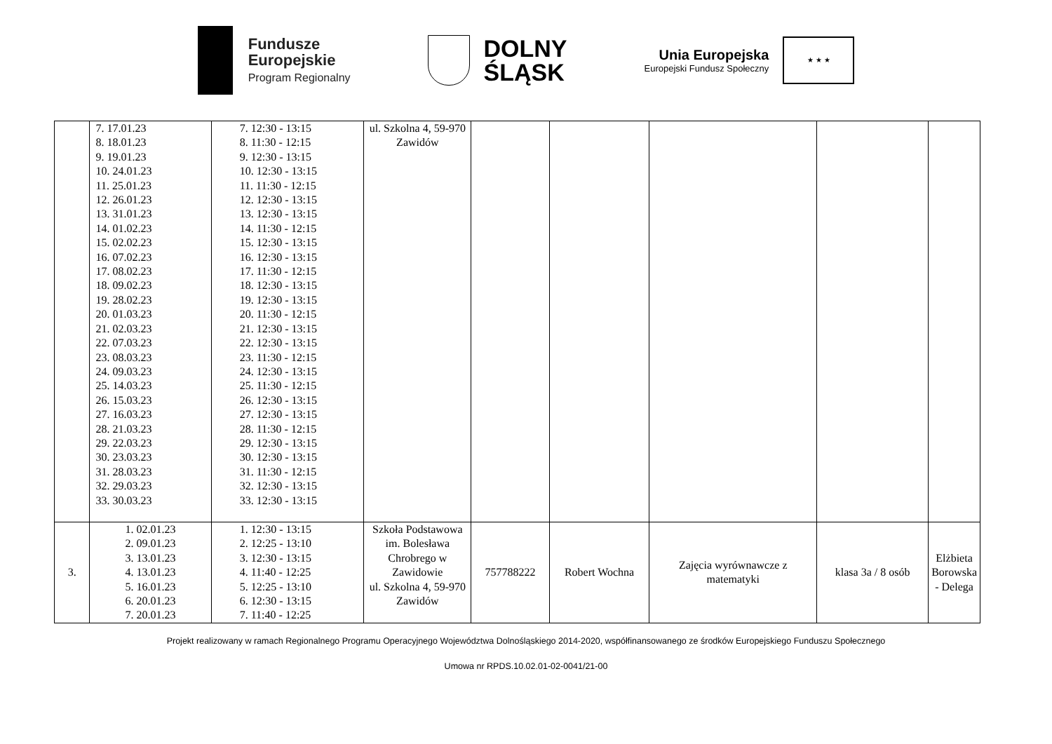Fundusze
Europejskie
Program Regionalny
DOLNY
ŚLĄSK
Unia Europejska
Europejski Fundusz Społeczny
★ ★ ★
| | 7. 17.01.23 8. 18.01.23 9. 19.01.23 10. 24.01.23 11. 25.01.23 12. 26.01.23 13. 31.01.23 14. 01.02.23 15. 02.02.23 16. 07.02.23 17. 08.02.23 18. 09.02.23 19. 28.02.23 20. 01.03.23 21. 02.03.23 22. 07.03.23 23. 08.03.23 24. 09.03.23 25. 14.03.23 26. 15.03.23 27. 16.03.23 28. 21.03.23 29. 22.03.23 30. 23.03.23 31. 28.03.23 32. 29.03.23 33. 30.03.23 | 7. 12:30 - 13:15 8. 11:30 - 12:15 9. 12:30 - 13:15 10. 12:30 - 13:15 11. 11:30 - 12:15 12. 12:30 - 13:15 13. 12:30 - 13:15 14. 11:30 - 12:15 15. 12:30 - 13:15 16. 12:30 - 13:15 17. 11:30 - 12:15 18. 12:30 - 13:15 19. 12:30 - 13:15 20. 11:30 - 12:15 21. 12:30 - 13:15 22. 12:30 - 13:15 23. 11:30 - 12:15 24. 12:30 - 13:15 25. 11:30 - 12:15 26. 12:30 - 13:15 27. 12:30 - 13:15 28. 11:30 - 12:15 29. 12:30 - 13:15 30. 12:30 - 13:15 31. 11:30 - 12:15 32. 12:30 - 13:15 33. 12:30 - 13:15 | ul. Szkolna 4, 59-970 Zawidów | | | | | |
| 3. | 1. 02.01.23 2. 09.01.23 3. 13.01.23 4. 13.01.23 5. 16.01.23 6. 20.01.23 7. 20.01.23 | 1. 12:30 - 13:15 2. 12:25 - 13:10 3. 12:30 - 13:15 4. 11:40 - 12:25 5. 12:25 - 13:10 6. 12:30 - 13:15 7. 11:40 - 12:25 | Szkoła Podstawowa im. Bolesława Chrobrego w Zawidowie ul. Szkolna 4, 59-970 Zawidów | 757788222 | Robert Wochna | Zajęcia wyrównawcze z matematyki | klasa 3a / 8 osób | Elżbieta Borowska - Delega |
Projekt realizowany w ramach Regionalnego Programu Operacyjnego Województwa Dolnośląskiego 2014-2020, współfinansowanego ze środków Europejskiego Funduszu Społecznego
Umowa nr RPDS.10.02.01-02-0041/21-00